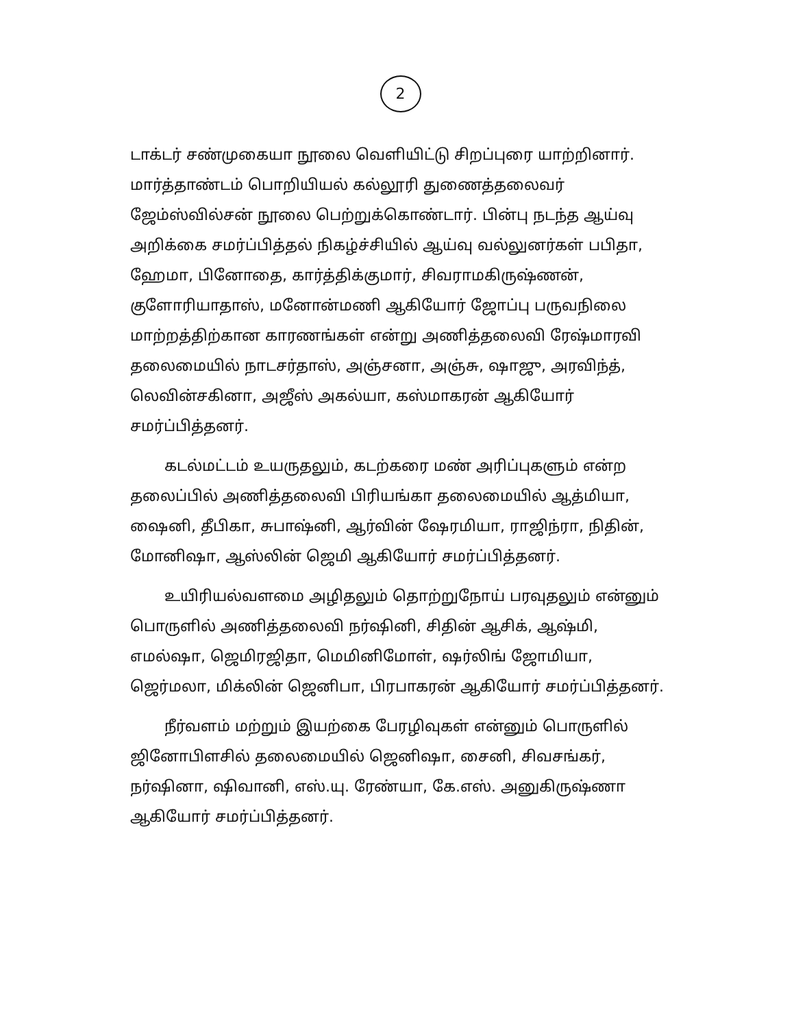2
டாக்டர் சண்முகையா நூலை வெளியிட்டு சிறப்புரை யாற்றினார். மார்த்தாண்டம் பொறியியல் கல்லூரி துணைத்தலைவர் ஜேம்ஸ்வில்சன் நூலை பெற்றுக்கொண்டார். பின்பு நடந்த ஆய்வு அறிக்கை சமர்ப்பித்தல் நிகழ்ச்சியில் ஆய்வு வல்லுனர்கள் பபிதா, ஹேமா, பினோதை, கார்த்திக்குமார், சிவராமகிருஷ்ணன், குளோரியாதாஸ், மனோன்மணி ஆகியோர் ஜோப்பு பருவநிலை மாற்றத்திற்கான காரணங்கள் என்று அணித்தலைவி ரேஷ்மாரவி தலைமையில் நாடசர்தாஸ், அஞ்சனா, அஞ்சு, ஷாஜு, அரவிந்த், லெவின்சகினா, அஜீஸ் அகல்யா, கஸ்மாகரன் ஆகியோர் சமர்ப்பித்தனர்.
கடல்மட்டம் உயருதலும், கடற்கரை மண் அரிப்புகளும் என்ற தலைப்பில் அணித்தலைவி பிரியங்கா தலைமையில் ஆத்மியா, ஷைனி, தீபிகா, சுபாஷ்னி, ஆர்வின் ஷேரமியா, ராஜிந்ரா, நிதின், மோனிஷா, ஆஸ்லின் ஜெமி ஆகியோர் சமர்ப்பித்தனர்.
உயிரியல்வளமை அழிதலும் தொற்றுநோய் பரவுதலும் என்னும் பொருளில் அணித்தலைவி நர்ஷினி, சிதின் ஆசிக், ஆஷ்மி, எமல்ஷா, ஜெமிரஜிதா, மெமினிமோள், ஷர்லிங் ஜோமியா, ஜெர்மலா, மிக்லின் ஜெனிபா, பிரபாகரன் ஆகியோர் சமர்ப்பித்தனர்.
நீர்வளம் மற்றும் இயற்கை பேரழிவுகள் என்னும் பொருளில் ஜினோபிளசில் தலைமையில் ஜெனிஷா, சைனி, சிவசங்கர், நர்ஷினா, ஷிவானி, எஸ்.யு. ரேண்யா, கே.எஸ். அனுகிருஷ்ணா ஆகியோர் சமர்ப்பித்தனர்.